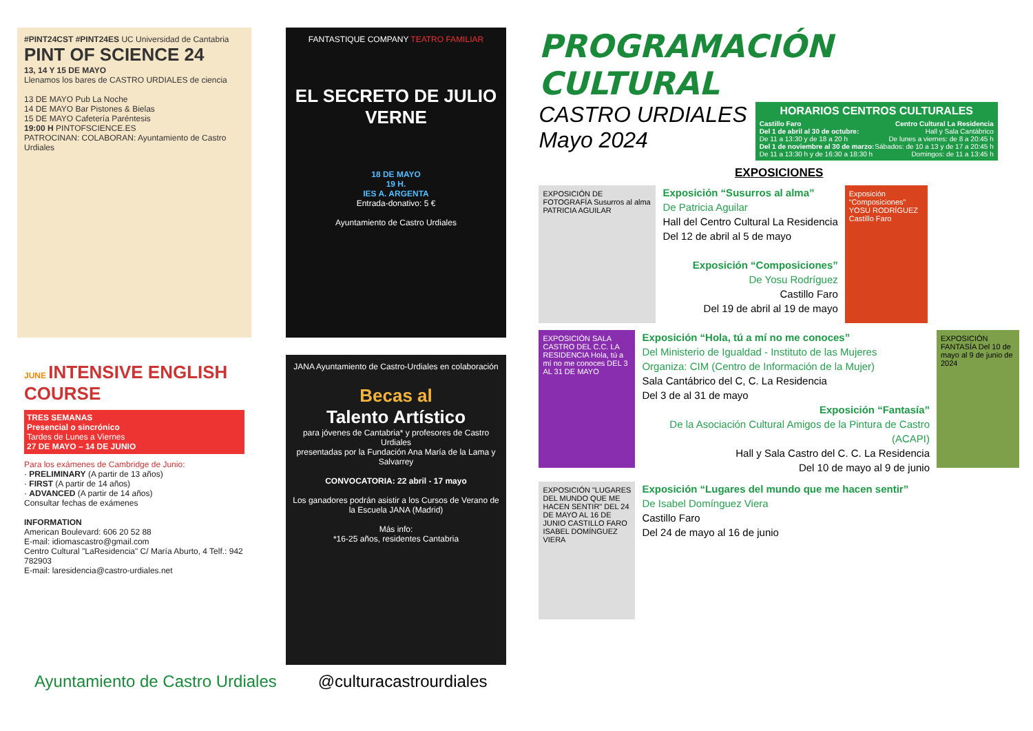#PINT24CST #PINT24ES UC Universidad de Cantabria
PINT OF SCIENCE 24
13, 14 Y 15 DE MAYO
Llenamos los bares de CASTRO URDIALES de ciencia
13 DE MAYO Pub La Noche
14 DE MAYO Bar Pistones & Bielas
15 DE MAYO Cafetería Paréntesis
19:00 H PINTOFSCIENCE.ES
PATROCINAN: COLABORAN: Ayuntamiento de Castro Urdiales
FANTASTIQUE COMPANY TEATRO FAMILIAR
EL SECRETO DE JULIO VERNE
18 DE MAYO
19 H.
IES A. ARGENTA
Entrada-donativo: 5 €
Ayuntamiento de Castro Urdiales
JUNE INTENSIVE ENGLISH COURSE
TRES SEMANAS
Presencial o sincrónico
Tardes de Lunes a Viernes
27 DE MAYO – 14 DE JUNIO
Para los exámenes de Cambridge de Junio:
· PRELIMINARY (A partir de 13 años)
· FIRST (A partir de 14 años)
· ADVANCED (A partir de 14 años)
Consultar fechas de exámenes
INFORMATION
American Boulevard: 606 20 52 88
E-mail: idiomascastro@gmail.com
Centro Cultural "LaResidencia" C/ María Aburto, 4 Telf.: 942 782903
E-mail: laresidencia@castro-urdiales.net
JANA Ayuntamiento de Castro-Urdiales en colaboración
Becas al
Talento Artístico
para jóvenes de Cantabria* y profesores de Castro Urdiales
presentadas por la Fundación Ana María de la Lama y Salvarrey
CONVOCATORIA: 22 abril - 17 mayo
Los ganadores podrán asistir a los Cursos de Verano de la Escuela JANA (Madrid)
Más info:
*16-25 años, residentes Cantabria
PROGRAMACIÓN CULTURAL
CASTRO URDIALES
Mayo 2024
HORARIOS CENTROS CULTURALES
Castillo Faro
Del 1 de abril al 30 de octubre:
De 11 a 13:30 y de 18 a 20 h
Del 1 de noviembre al 30 de marzo:
De 11 a 13:30 h y de 16:30 a 18:30 h
Centro Cultural La Residencia
Hall y Sala Cantábrico
De lunes a viernes: de 8 a 20:45 h
Sábados: de 10 a 13 y de 17 a 20:45 h
Domingos: de 11 a 13:45 h
EXPOSICIONES
EXPOSICIÓN DE FOTOGRAFÍA Susurros al alma PATRICIA AGUILAR
Exposición “Susurros al alma”
De Patricia Aguilar
Hall del Centro Cultural La Residencia
Del 12 de abril al 5 de mayo
Exposición “Composiciones”
De Yosu Rodríguez
Castillo Faro
Del 19 de abril al 19 de mayo
Exposición “Composiciones” YOSU RODRÍGUEZ Castillo Faro
EXPOSICIÓN SALA CASTRO DEL C.C. LA RESIDENCIA Hola, tú a mí no me conoces DEL 3 AL 31 DE MAYO
Exposición “Hola, tú a mí no me conoces”
Del Ministerio de Igualdad - Instituto de las Mujeres
Organiza: CIM (Centro de Información de la Mujer)
Sala Cantábrico del C, C. La Residencia
Del 3 de al 31 de mayo
Exposición “Fantasía”
De la Asociación Cultural Amigos de la Pintura de Castro (ACAPI)
Hall y Sala Castro del C. C. La Residencia
Del 10 de mayo al 9 de junio
EXPOSICIÓN FANTASÍA Del 10 de mayo al 9 de junio de 2024
EXPOSICIÓN "LUGARES DEL MUNDO QUE ME HACEN SENTIR" DEL 24 DE MAYO AL 16 DE JUNIO CASTILLO FARO ISABEL DOMÍNGUEZ VIERA
Exposición “Lugares del mundo que me hacen sentir”
De Isabel Domínguez Viera
Castillo Faro
Del 24 de mayo al 16 de junio
Ayuntamiento de Castro Urdiales @culturacastrourdiales